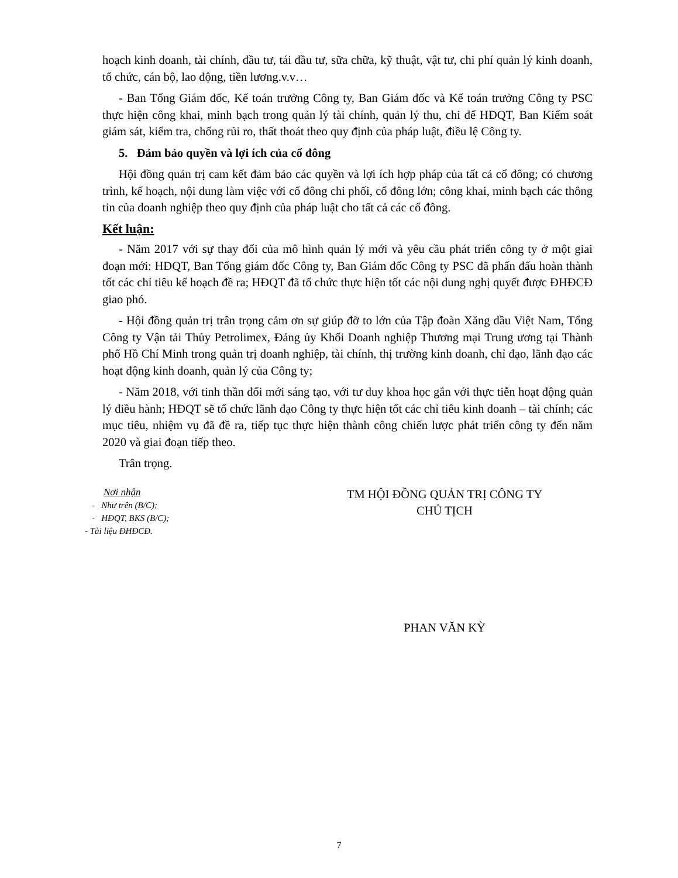hoạch kinh doanh, tài chính, đầu tư, tái đầu tư, sữa chữa, kỹ thuật, vật tư, chi phí quản lý kinh doanh, tổ chức, cán bộ, lao động, tiền lương.v.v…
- Ban Tổng Giám đốc, Kế toán trưởng Công ty, Ban Giám đốc và Kế toán trưởng Công ty PSC thực hiện công khai, minh bạch trong quản lý tài chính, quản lý thu, chi để HĐQT, Ban Kiểm soát giám sát, kiểm tra, chống rủi ro, thất thoát theo quy định của pháp luật, điều lệ Công ty.
5. Đảm bảo quyền và lợi ích của cổ đông
Hội đồng quản trị cam kết đảm bảo các quyền và lợi ích hợp pháp của tất cả cổ đông; có chương trình, kế hoạch, nội dung làm việc với cổ đông chi phối, cổ đông lớn; công khai, minh bạch các thông tin của doanh nghiệp theo quy định của pháp luật cho tất cả các cổ đông.
Kết luận:
- Năm 2017 với sự thay đổi của mô hình quản lý mới và yêu cầu phát triển công ty ở một giai đoạn mới: HĐQT, Ban Tổng giám đốc Công ty, Ban Giám đốc Công ty PSC đã phấn đấu hoàn thành tốt các chỉ tiêu kế hoạch đề ra; HĐQT đã tổ chức thực hiện tốt các nội dung nghị quyết được ĐHĐCĐ giao phó.
- Hội đồng quản trị trân trọng cảm ơn sự giúp đỡ to lớn của Tập đoàn Xăng dầu Việt Nam, Tổng Công ty Vận tải Thủy Petrolimex, Đảng ủy Khối Doanh nghiệp Thương mại Trung ương tại Thành phố Hồ Chí Minh trong quản trị doanh nghiệp, tài chính, thị trường kinh doanh, chỉ đạo, lãnh đạo các hoạt động kinh doanh, quản lý của Công ty;
- Năm 2018, với tinh thần đổi mới sáng tạo, với tư duy khoa học gắn với thực tiễn hoạt động quản lý điều hành; HĐQT sẽ tổ chức lãnh đạo Công ty thực hiện tốt các chỉ tiêu kinh doanh – tài chính; các mục tiêu, nhiệm vụ đã đề ra, tiếp tục thực hiện thành công chiến lược phát triển công ty đến năm 2020 và giai đoạn tiếp theo.
Trân trọng.
Nơi nhận
- Như trên (B/C);
- HĐQT, BKS (B/C);
- Tài liệu ĐHĐCĐ.
TM HỘI ĐỒNG QUẢN TRỊ CÔNG TY
CHỦ TỊCH
PHAN VĂN KỲ
7